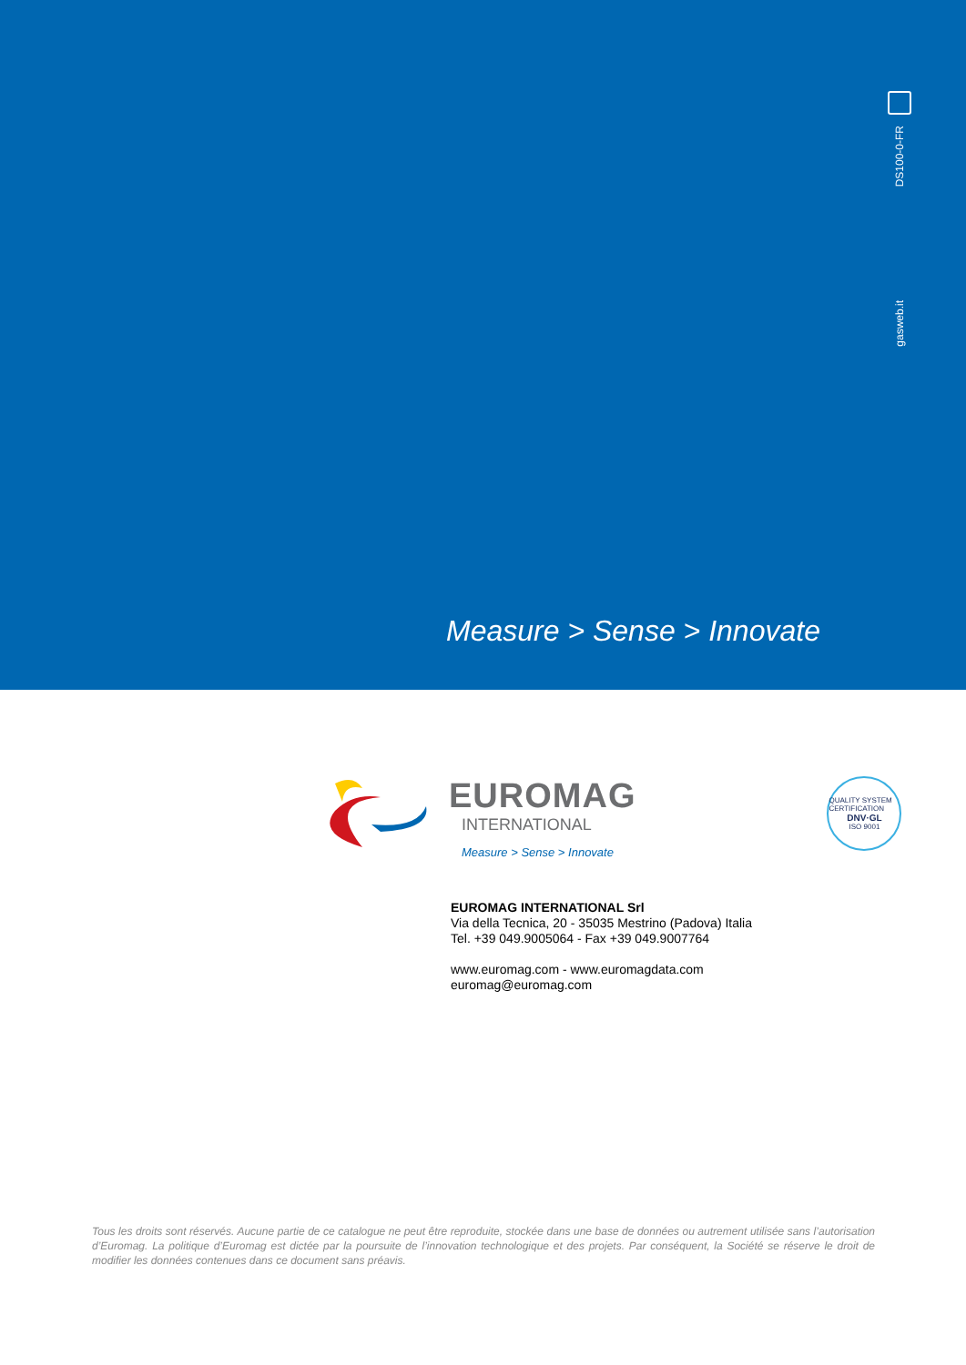DS100-0-FR
gasweb.it
Measure > Sense > Innovate
EUROMAG
INTERNATIONAL
Measure > Sense > Innovate
QUALITY SYSTEM CERTIFICATION
DNV·GL
ISO 9001
EUROMAG INTERNATIONAL Srl
Via della Tecnica, 20 - 35035 Mestrino (Padova) Italia
Tel. +39 049.9005064 - Fax +39 049.9007764
www.euromag.com - www.euromagdata.com
euromag@euromag.com
Tous les droits sont réservés. Aucune partie de ce catalogue ne peut être reproduite, stockée dans une base de données ou autrement utilisée sans l’autorisation d’Euromag. La politique d’Euromag est dictée par la poursuite de l’innovation technologique et des projets. Par conséquent, la Société se réserve le droit de modifier les données contenues dans ce document sans préavis.